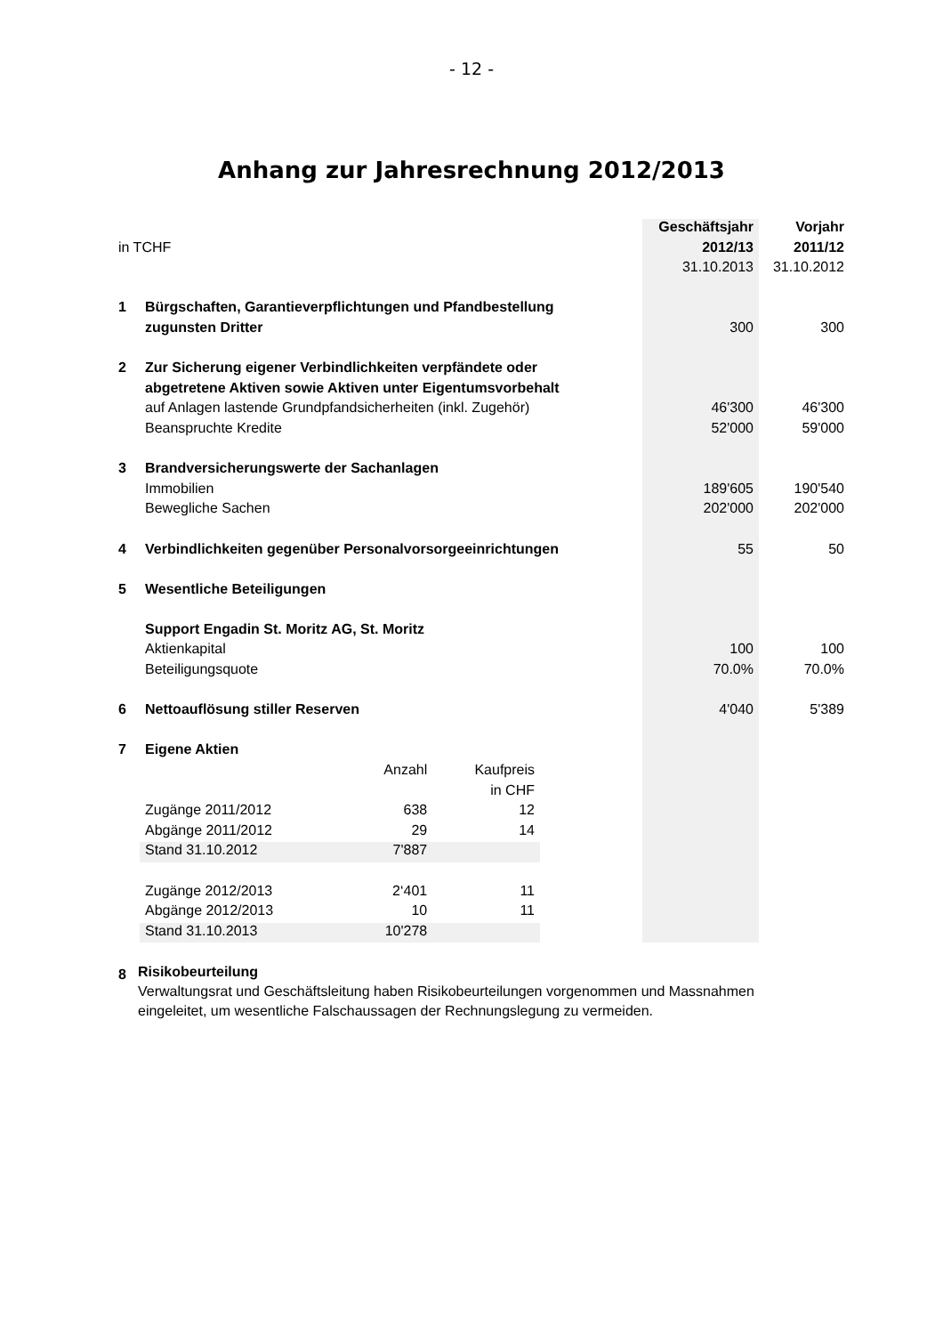- 12 -
Anhang zur Jahresrechnung 2012/2013
| | | Geschäftsjahr | Vorjahr |
| in TCHF | | 2012/13 | 2011/12 |
| | | 31.10.2013 | 31.10.2012 |
| 1 | Bürgschaften, Garantieverpflichtungen und Pfandbestellung | | |
| | zugunsten Dritter | 300 | 300 |
| 2 | Zur Sicherung eigener Verbindlichkeiten verpfändete oder | | |
| | abgetretene Aktiven sowie Aktiven unter Eigentumsvorbehalt | | |
| | auf Anlagen lastende Grundpfandsicherheiten (inkl. Zugehör) | 46'300 | 46'300 |
| | Beanspruchte Kredite | 52'000 | 59'000 |
| 3 | Brandversicherungswerte der Sachanlagen | | |
| | Immobilien | 189'605 | 190'540 |
| | Bewegliche Sachen | 202'000 | 202'000 |
| 4 | Verbindlichkeiten gegenüber Personalvorsorgeeinrichtungen | 55 | 50 |
| 5 | Wesentliche Beteiligungen | | |
| | Support Engadin St. Moritz AG, St. Moritz | | |
| | Aktienkapital | 100 | 100 |
| | Beteiligungsquote | 70.0% | 70.0% |
| 6 | Nettoauflösung stiller Reserven | 4'040 | 5'389 |
| 7 | Eigene Aktien | | |
| | / / Anzahl / Kaufpreis / / / / in CHF / / Zugänge 2011/2012 / 638 / 12 / / Abgänge 2011/2012 / 29 / 14 / / Stand 31.10.2012 / 7'887 / / / Zugänge 2012/2013 / 2‘401 / 11 / / Abgänge 2012/2013 / 10 / 11 / / Stand 31.10.2013 / 10'278 / / | | |
8
Risikobeurteilung
Verwaltungsrat und Geschäftsleitung haben Risikobeurteilungen vorgenommen und Massnahmen
eingeleitet, um wesentliche Falschaussagen der Rechnungslegung zu vermeiden.